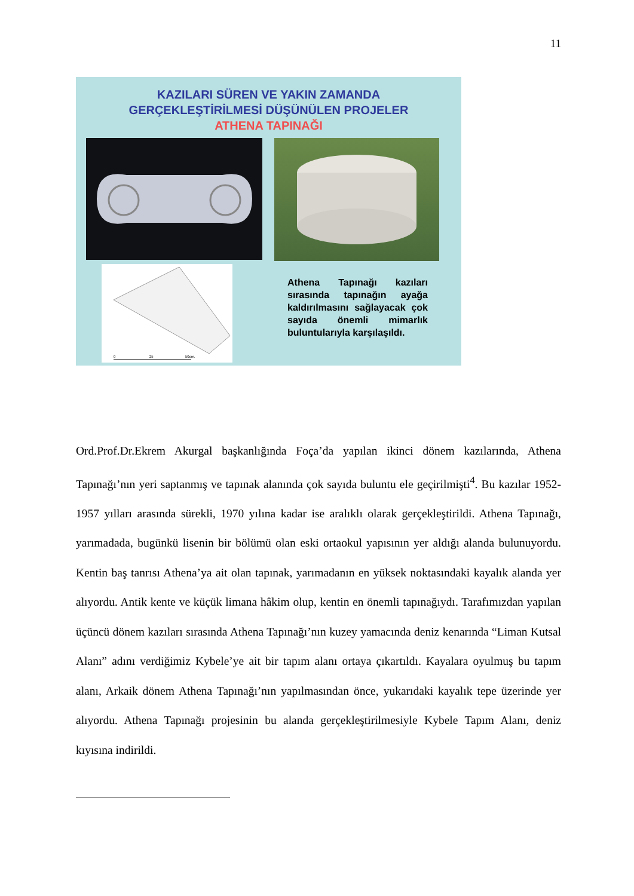11
KAZILARI SÜREN VE YAKIN ZAMANDA
GERÇEKLEŞTİRİLMESİ DÜŞÜNÜLEN PROJELER
ATHENA TAPINAĞI
0
25
50cm.
Athena Tapınağı kazıları sırasında tapınağın ayağa kaldırılmasını sağlayacak çok sayıda önemli mimarlık buluntularıyla karşılaşıldı.
Ord.Prof.Dr.Ekrem Akurgal başkanlığında Foça’da yapılan ikinci dönem kazılarında, Athena Tapınağı’nın yeri saptanmış ve tapınak alanında çok sayıda buluntu ele geçirilmişti<sup>4</sup>. Bu kazılar 1952-1957 yılları arasında sürekli, 1970 yılına kadar ise aralıklı olarak gerçekleştirildi. Athena Tapınağı, yarımadada, bugünkü lisenin bir bölümü olan eski ortaokul yapısının yer aldığı alanda bulunuyordu. Kentin baş tanrısı Athena’ya ait olan tapınak, yarımadanın en yüksek noktasındaki kayalık alanda yer alıyordu. Antik kente ve küçük limana hâkim olup, kentin en önemli tapınağıydı. Tarafımızdan yapılan üçüncü dönem kazıları sırasında Athena Tapınağı’nın kuzey yamacında deniz kenarında “Liman Kutsal Alanı” adını verdiğimiz Kybele’ye ait bir tapım alanı ortaya çıkartıldı. Kayalara oyulmuş bu tapım alanı, Arkaik dönem Athena Tapınağı’nın yapılmasından önce, yukarıdaki kayalık tepe üzerinde yer alıyordu. Athena Tapınağı projesinin bu alanda gerçekleştirilmesiyle Kybele Tapım Alanı, deniz kıyısına indirildi.